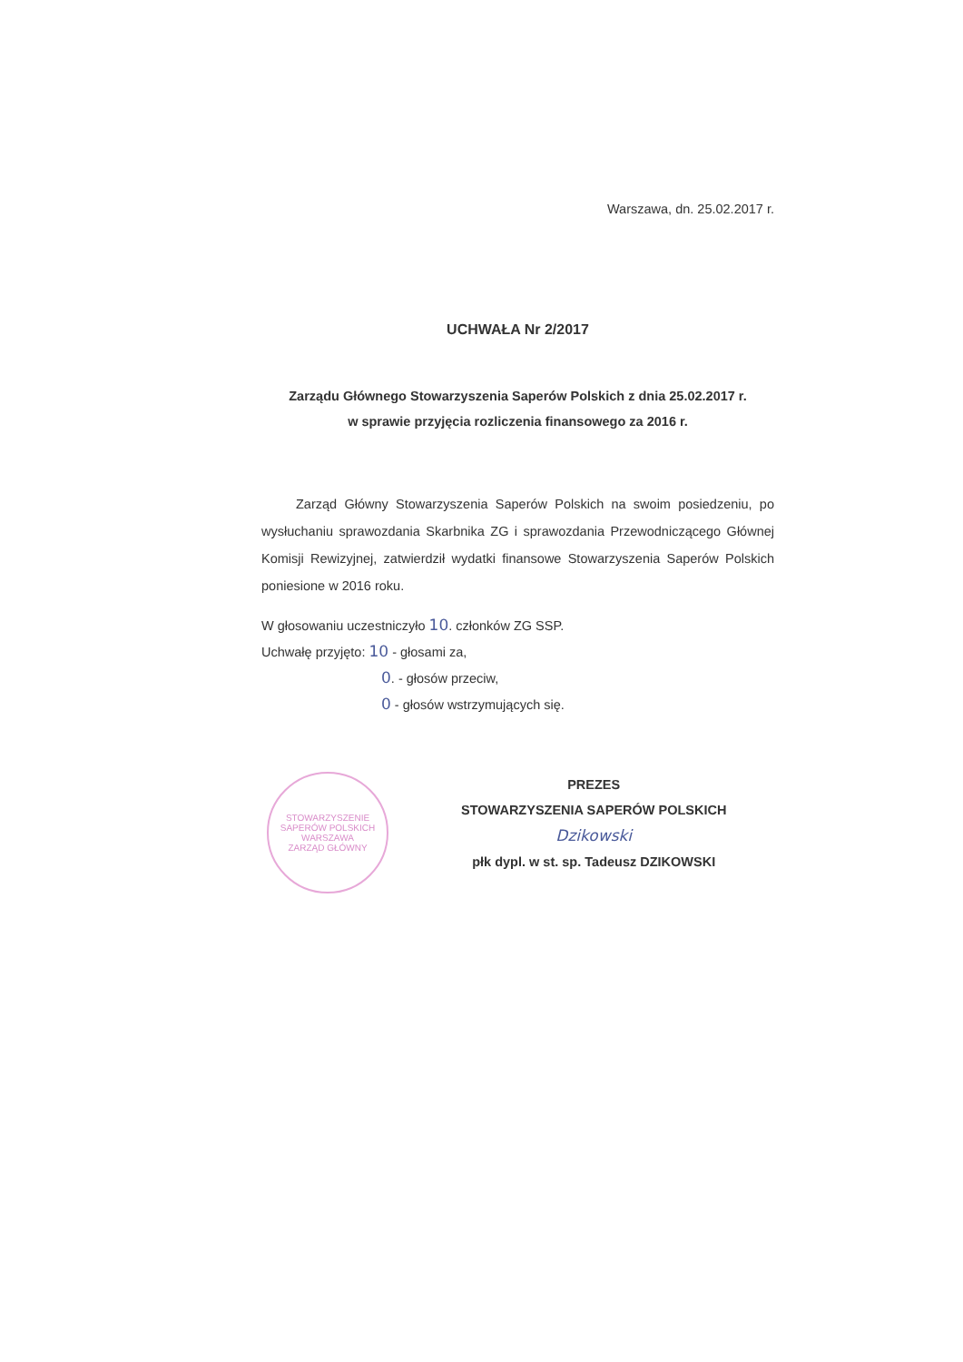Warszawa, dn. 25.02.2017 r.
UCHWAŁA Nr 2/2017
Zarządu Głównego Stowarzyszenia Saperów Polskich z dnia 25.02.2017 r.
w sprawie przyjęcia rozliczenia finansowego za 2016 r.
Zarząd Główny Stowarzyszenia Saperów Polskich na swoim posiedzeniu, po wysłuchaniu sprawozdania Skarbnika ZG i sprawozdania Przewodniczącego Głównej Komisji Rewizyjnej, zatwierdził wydatki finansowe Stowarzyszenia Saperów Polskich poniesione w 2016 roku.
W głosowaniu uczestniczyło 10. członków ZG SSP.
Uchwałę przyjęto: 10 - głosami za,
0. - głosów przeciw,
0 - głosów wstrzymujących się.
STOWARZYSZENIE SAPERÓW POLSKICH
WARSZAWA
ZARZĄD GŁÓWNY
PREZES
STOWARZYSZENIA SAPERÓW POLSKICH
Dzikowski
płk dypl. w st. sp. Tadeusz DZIKOWSKI